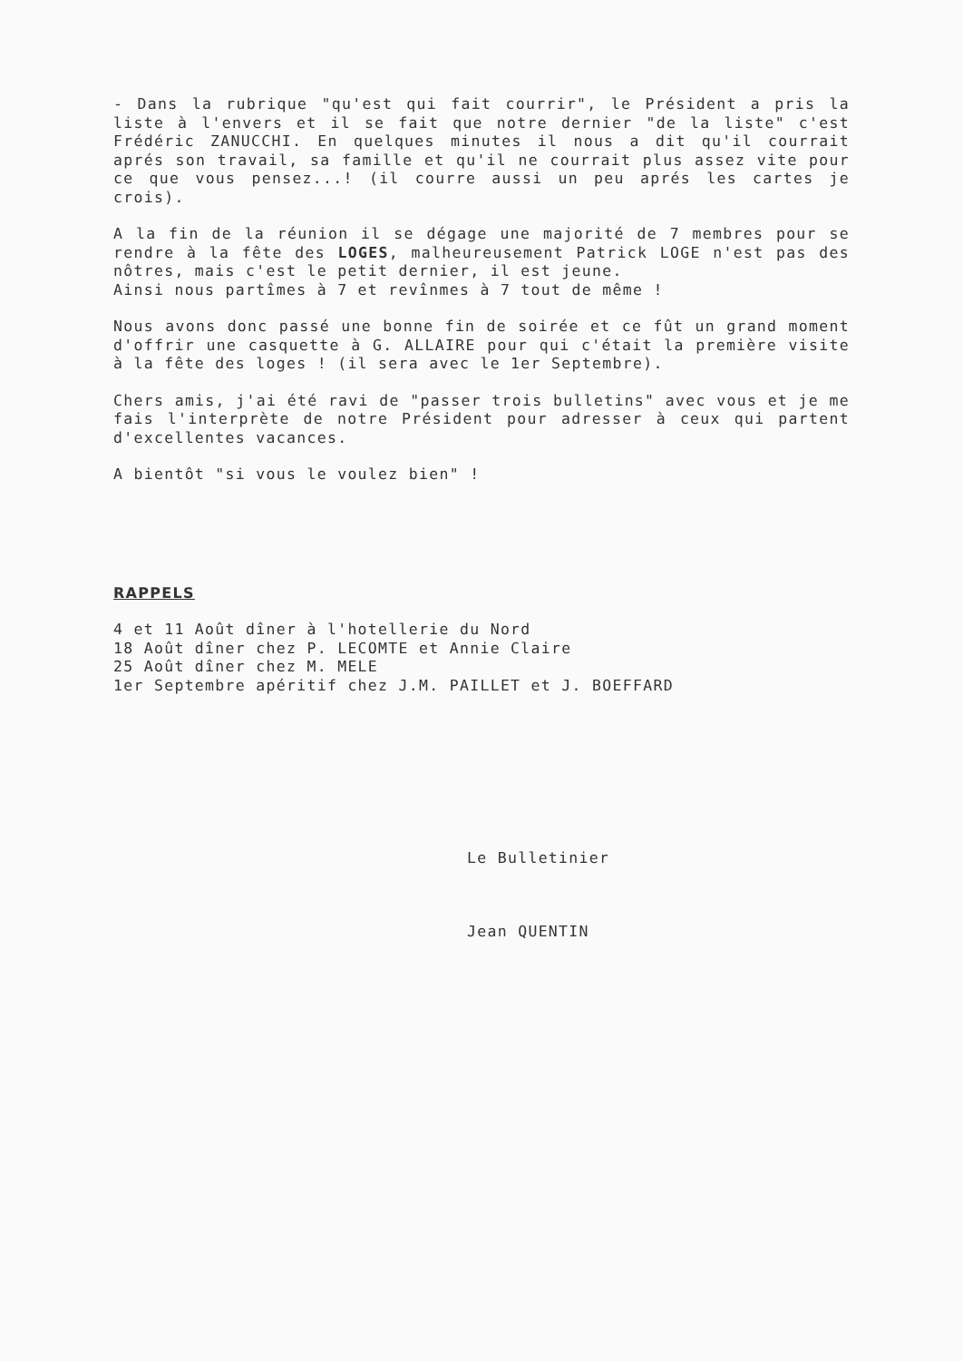- Dans la rubrique "qu'est qui fait courrir", le Président a pris la liste à l'envers et il se fait que notre dernier "de la liste" c'est Frédéric ZANUCCHI. En quelques minutes il nous a dit qu'il courrait aprés son travail, sa famille et qu'il ne courrait plus assez vite pour ce que vous pensez...! (il courre aussi un peu aprés les cartes je crois).
A la fin de la réunion il se dégage une majorité de 7 membres pour se rendre à la fête des LOGES, malheureusement Patrick LOGE n'est pas des nôtres, mais c'est le petit dernier, il est jeune.
Ainsi nous partîmes à 7 et revînmes à 7 tout de même !
Nous avons donc passé une bonne fin de soirée et ce fût un grand moment d'offrir une casquette à G. ALLAIRE pour qui c'était la première visite à la fête des loges ! (il sera avec le 1er Septembre).
Chers amis, j'ai été ravi de "passer trois bulletins" avec vous et je me fais l'interprète de notre Président pour adresser à ceux qui partent d'excellentes vacances.
A bientôt "si vous le voulez bien" !
RAPPELS
4 et 11 Août dîner à l'hotellerie du Nord
18 Août dîner chez P. LECOMTE et Annie Claire
25 Août dîner chez M. MELE
1er Septembre apéritif chez J.M. PAILLET et J. BOEFFARD
Le Bulletinier
Jean QUENTIN